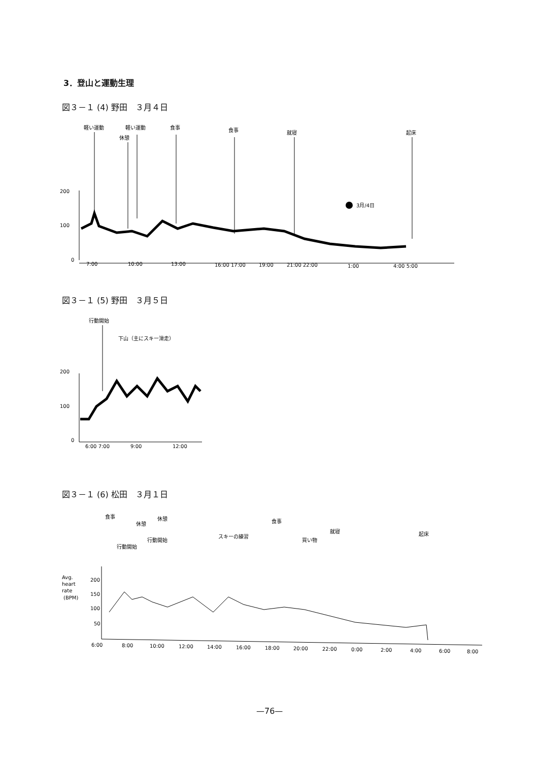3．登山と運動生理
図３－１ (4) 野田　３月４日
軽い運動
軽い運動
休憩
食事
食事
就寝
起床
3月/4日
200
100
0
7:00
10:00
13:00
16:00 17:00
19:00
21:00 22:00
1:00
4:00 5:00
図３－１ (5) 野田　３月５日
行動開始
下山（主にスキー滑走）
200
100
0
6:00 7:00
9:00
12:00
図３－１ (6) 松田　３月１日
食事
休憩
休憩
行動開始
行動開始
スキーの練習
食事
買い物
就寝
起床
Avg.
heart
rate
(BPM)
200
150
100
50
6:00
8:00
10:00
12:00
14:00
16:00
18:00
20:00
22:00
0:00
2:00
4:00
6:00
8:00
—76—